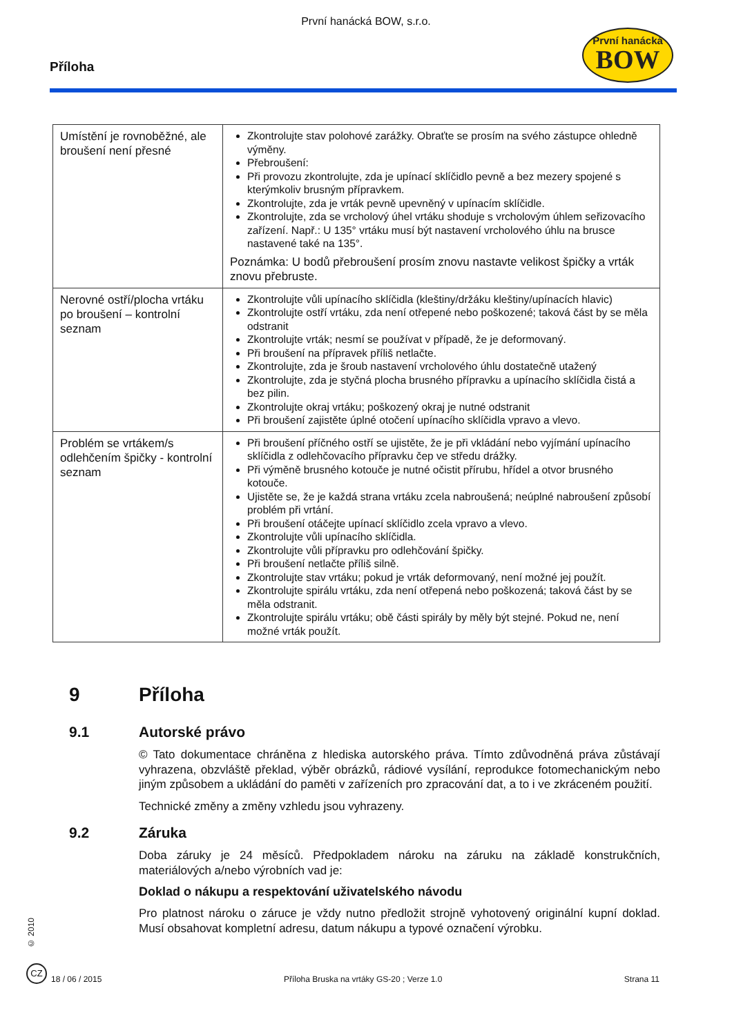První hanácká BOW, s.r.o.
Příloha
První hanácká
BOW
| Umístění je rovnoběžné, ale broušení není přesné | Zkontrolujte stav polohové zarážky. Obraťte se prosím na svého zástupce ohledně výměny. Přebroušení: Při provozu zkontrolujte, zda je upínací sklíčidlo pevně a bez mezery spojené s kterýmkoliv brusným přípravkem. Zkontrolujte, zda je vrták pevně upevněný v upínacím sklíčidle. Zkontrolujte, zda se vrcholový úhel vrtáku shoduje s vrcholovým úhlem seřizovacího zařízení. Např.: U 135° vrtáku musí být nastavení vrcholového úhlu na brusce nastavené také na 135°. Poznámka: U bodů přebroušení prosím znovu nastavte velikost špičky a vrták znovu přebruste. |
| Nerovné ostří/plocha vrtáku po broušení – kontrolní seznam | Zkontrolujte vůli upínacího sklíčidla (kleštiny/držáku kleštiny/upínacích hlavic) Zkontrolujte ostří vrtáku, zda není otřepené nebo poškozené; taková část by se měla odstranit Zkontrolujte vrták; nesmí se používat v případě, že je deformovaný. Při broušení na přípravek příliš netlačte. Zkontrolujte, zda je šroub nastavení vrcholového úhlu dostatečně utažený Zkontrolujte, zda je styčná plocha brusného přípravku a upínacího sklíčidla čistá a bez pilin. Zkontrolujte okraj vrtáku; poškozený okraj je nutné odstranit Při broušení zajistěte úplné otočení upínacího sklíčidla vpravo a vlevo. |
| Problém se vrtákem/s odlehčením špičky - kontrolní seznam | Při broušení příčného ostří se ujistěte, že je při vkládání nebo vyjímání upínacího sklíčidla z odlehčovacího přípravku čep ve středu drážky. Při výměně brusného kotouče je nutné očistit přírubu, hřídel a otvor brusného kotouče. Ujistěte se, že je každá strana vrtáku zcela nabroušená; neúplné nabroušení způsobí problém při vrtání. Při broušení otáčejte upínací sklíčidlo zcela vpravo a vlevo. Zkontrolujte vůli upínacího sklíčidla. Zkontrolujte vůli přípravku pro odlehčování špičky. Při broušení netlačte příliš silně. Zkontrolujte stav vrtáku; pokud je vrták deformovaný, není možné jej použít. Zkontrolujte spirálu vrtáku, zda není otřepená nebo poškozená; taková část by se měla odstranit. Zkontrolujte spirálu vrtáku; obě části spirály by měly být stejné. Pokud ne, není možné vrták použít. |
9 Příloha
9.1 Autorské právo
© Tato dokumentace chráněna z hlediska autorského práva. Tímto zdůvodněná práva zůstávají vyhrazena, obzvláště překlad, výběr obrázků, rádiové vysílání, reprodukce fotomechanickým nebo jiným způsobem a ukládání do paměti v zařízeních pro zpracování dat, a to i ve zkráceném použití.
Technické změny a změny vzhledu jsou vyhrazeny.
9.2 Záruka
Doba záruky je 24 měsíců. Předpokladem nároku na záruku na základě konstrukčních, materiálových a/nebo výrobních vad je:
Doklad o nákupu a respektování uživatelského návodu
Pro platnost nároku o záruce je vždy nutno předložit strojně vyhotovený originální kupní doklad. Musí obsahovat kompletní adresu, datum nákupu a typové označení výrobku.
© 2010
CZ
18 / 06 / 2015 Příloha Bruska na vrtáky GS-20 ; Verze 1.0 Strana 11